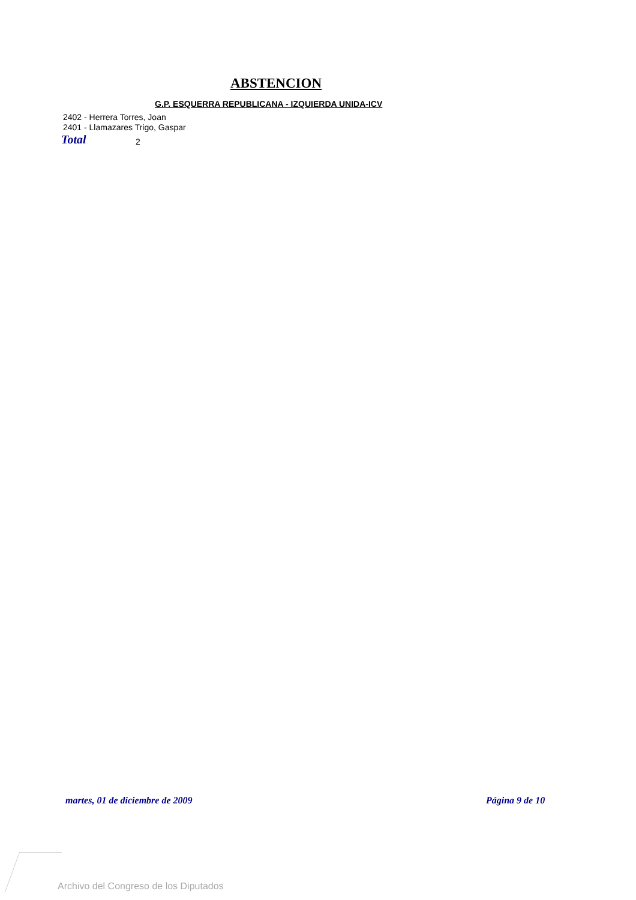ABSTENCION
G.P. ESQUERRA REPUBLICANA - IZQUIERDA UNIDA-ICV
2402 - Herrera Torres, Joan
2401 - Llamazares Trigo, Gaspar
Total 2
martes, 01 de diciembre de 2009
Página 9 de 10
Archivo del Congreso de los Diputados